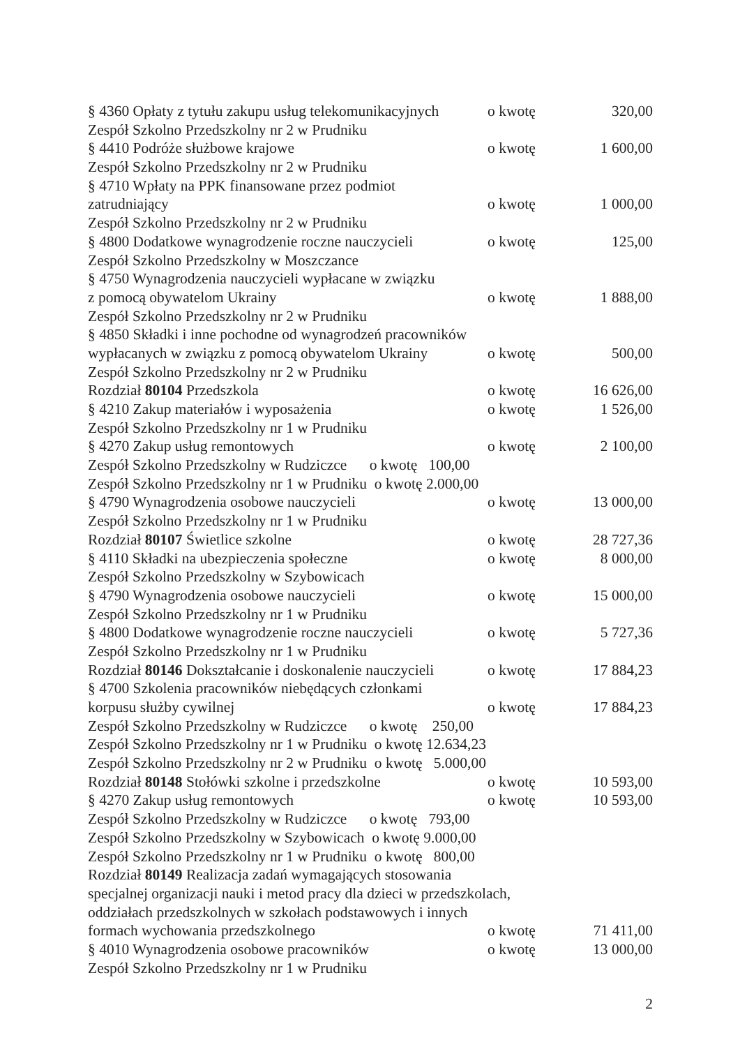§ 4360 Opłaty z tytułu zakupu usług telekomunikacyjnych o kwotę 320,00
Zespół Szkolno Przedszkolny nr 2 w Prudniku
§ 4410 Podróże służbowe krajowe o kwotę 1 600,00
Zespół Szkolno Przedszkolny nr 2 w Prudniku
§ 4710 Wpłaty na PPK finansowane przez podmiot
zatrudniający o kwotę 1 000,00
Zespół Szkolno Przedszkolny nr 2 w Prudniku
§ 4800 Dodatkowe wynagrodzenie roczne nauczycieli o kwotę 125,00
Zespół Szkolno Przedszkolny w Moszczance
§ 4750 Wynagrodzenia nauczycieli wypłacane w związku
z pomocą obywatelom Ukrainy o kwotę 1 888,00
Zespół Szkolno Przedszkolny nr 2 w Prudniku
§ 4850 Składki i inne pochodne od wynagrodzeń pracowników
wypłacanych w związku z pomocą obywatelom Ukrainy o kwotę 500,00
Zespół Szkolno Przedszkolny nr 2 w Prudniku
Rozdział 80104 Przedszkola o kwotę 16 626,00
§ 4210 Zakup materiałów i wyposażenia o kwotę 1 526,00
Zespół Szkolno Przedszkolny nr 1 w Prudniku
§ 4270 Zakup usług remontowych o kwotę 2 100,00
Zespół Szkolno Przedszkolny w Rudziczce o kwotę 100,00
Zespół Szkolno Przedszkolny nr 1 w Prudniku o kwotę 2.000,00
§ 4790 Wynagrodzenia osobowe nauczycieli o kwotę 13 000,00
Zespół Szkolno Przedszkolny nr 1 w Prudniku
Rozdział 80107 Świetlice szkolne o kwotę 28 727,36
§ 4110 Składki na ubezpieczenia społeczne o kwotę 8 000,00
Zespół Szkolno Przedszkolny w Szybowicach
§ 4790 Wynagrodzenia osobowe nauczycieli o kwotę 15 000,00
Zespół Szkolno Przedszkolny nr 1 w Prudniku
§ 4800 Dodatkowe wynagrodzenie roczne nauczycieli o kwotę 5 727,36
Zespół Szkolno Przedszkolny nr 1 w Prudniku
Rozdział 80146 Dokształcanie i doskonalenie nauczycieli o kwotę 17 884,23
§ 4700 Szkolenia pracowników niebędących członkami
korpusu służby cywilnej o kwotę 17 884,23
Zespół Szkolno Przedszkolny w Rudziczce o kwotę 250,00
Zespół Szkolno Przedszkolny nr 1 w Prudniku o kwotę 12.634,23
Zespół Szkolno Przedszkolny nr 2 w Prudniku o kwotę 5.000,00
Rozdział 80148 Stołówki szkolne i przedszkolne o kwotę 10 593,00
§ 4270 Zakup usług remontowych o kwotę 10 593,00
Zespół Szkolno Przedszkolny w Rudziczce o kwotę 793,00
Zespół Szkolno Przedszkolny w Szybowicach o kwotę 9.000,00
Zespół Szkolno Przedszkolny nr 1 w Prudniku o kwotę 800,00
Rozdział 80149 Realizacja zadań wymagających stosowania
specjalnej organizacji nauki i metod pracy dla dzieci w przedszkolach,
oddziałach przedszkolnych w szkołach podstawowych i innych
formach wychowania przedszkolnego o kwotę 71 411,00
§ 4010 Wynagrodzenia osobowe pracowników o kwotę 13 000,00
Zespół Szkolno Przedszkolny nr 1 w Prudniku
2